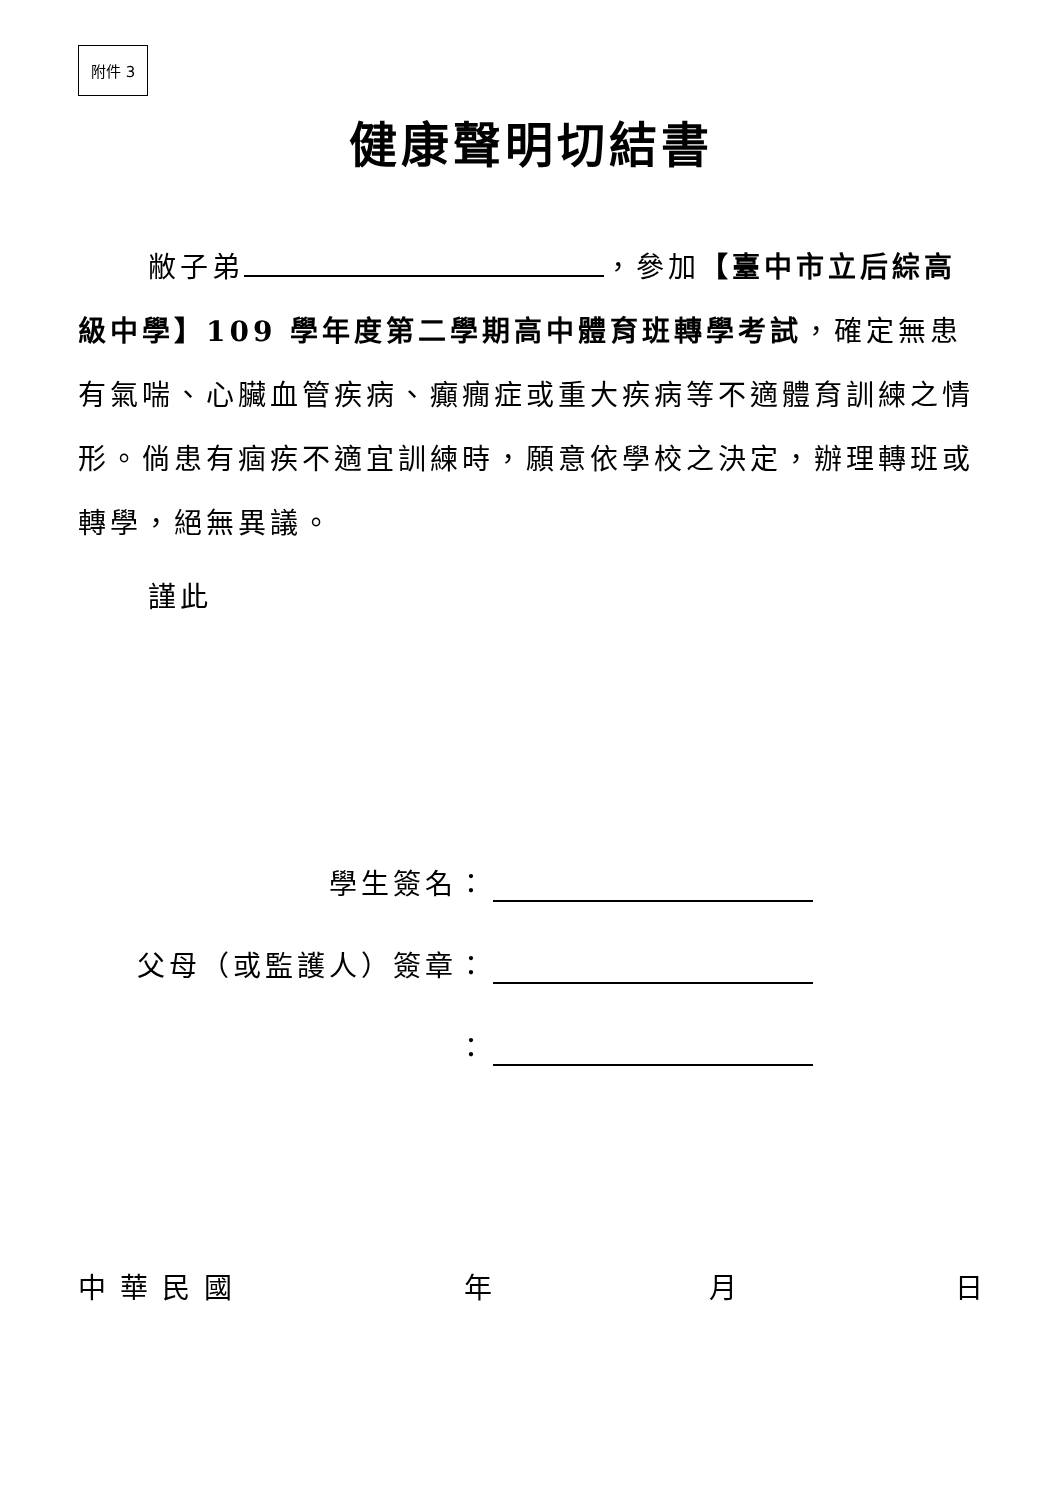附件 3
健康聲明切結書
敝子弟 ，參加【臺中市立后綜高級中學】109 學年度第二學期高中體育班轉學考試，確定無患有氣喘、心臟血管疾病、癲癇症或重大疾病等不適體育訓練之情形。倘患有痼疾不適宜訓練時，願意依學校之決定，辦理轉班或轉學，絕無異議。
謹此
學生簽名：
父母（或監護人）簽章：
：
中華民國 年 月 日